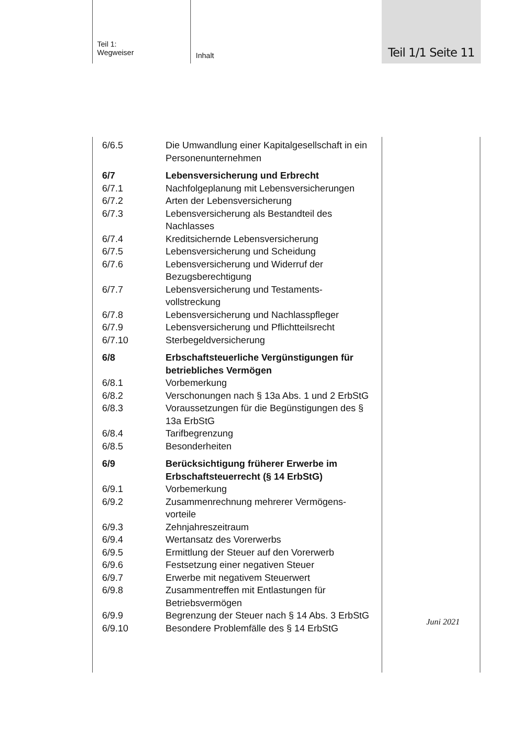Teil 1:
Wegweiser
Inhalt
Teil 1/1 Seite 11
6/6.5 Die Umwandlung einer Kapitalgesellschaft in ein Personenunternehmen
6/7 Lebensversicherung und Erbrecht
6/7.1 Nachfolgeplanung mit Lebensversicherungen
6/7.2 Arten der Lebensversicherung
6/7.3 Lebensversicherung als Bestandteil des Nachlasses
6/7.4 Kreditsichernde Lebensversicherung
6/7.5 Lebensversicherung und Scheidung
6/7.6 Lebensversicherung und Widerruf der Bezugsberechtigung
6/7.7 Lebensversicherung und Testaments-
vollstreckung
6/7.8 Lebensversicherung und Nachlasspfleger
6/7.9 Lebensversicherung und Pflichtteilsrecht
6/7.10 Sterbegeldversicherung
6/8 Erbschaftsteuerliche Vergünstigungen für betriebliches Vermögen
6/8.1 Vorbemerkung
6/8.2 Verschonungen nach § 13a Abs. 1 und 2 ErbStG
6/8.3 Voraussetzungen für die Begünstigungen des § 13a ErbStG
6/8.4 Tarifbegrenzung
6/8.5 Besonderheiten
6/9 Berücksichtigung früherer Erwerbe im Erbschaftsteuerrecht (§ 14 ErbStG)
6/9.1 Vorbemerkung
6/9.2 Zusammenrechnung mehrerer Vermögens-
vorteile
6/9.3 Zehnjahreszeitraum
6/9.4 Wertansatz des Vorerwerbs
6/9.5 Ermittlung der Steuer auf den Vorerwerb
6/9.6 Festsetzung einer negativen Steuer
6/9.7 Erwerbe mit negativem Steuerwert
6/9.8 Zusammentreffen mit Entlastungen für Betriebsvermögen
6/9.9 Begrenzung der Steuer nach § 14 Abs. 3 ErbStG
6/9.10 Besondere Problemfälle des § 14 ErbStG
Juni 2021